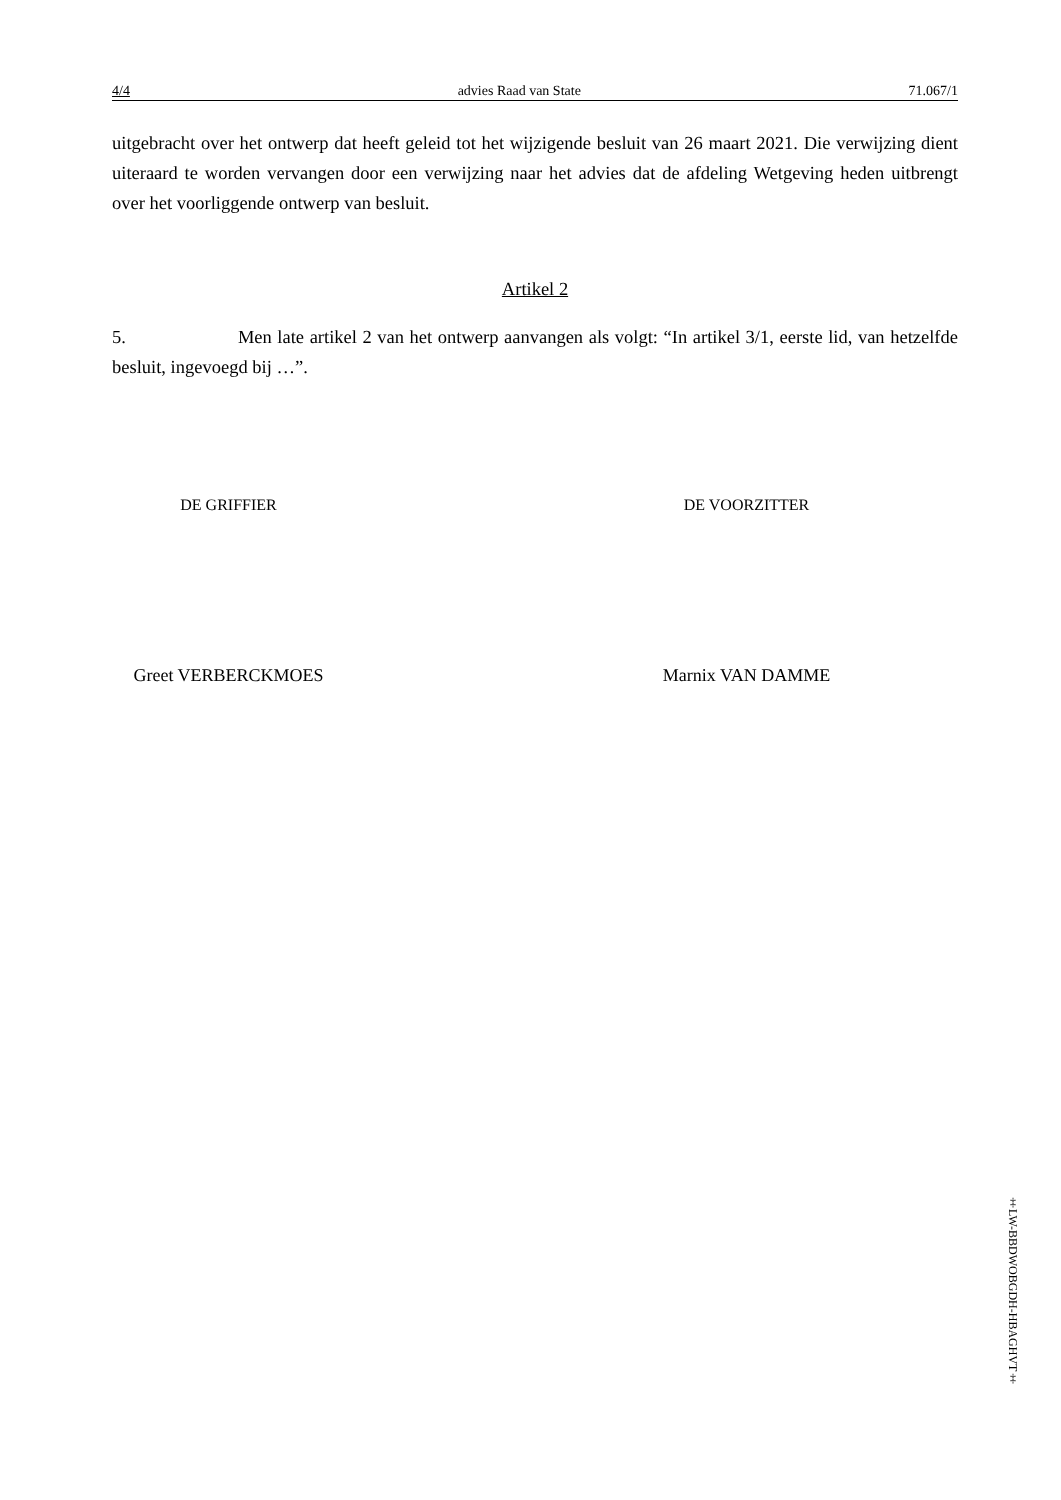4/4 advies Raad van State 71.067/1
uitgebracht over het ontwerp dat heeft geleid tot het wijzigende besluit van 26 maart 2021. Die verwijzing dient uiteraard te worden vervangen door een verwijzing naar het advies dat de afdeling Wetgeving heden uitbrengt over het voorliggende ontwerp van besluit.
Artikel 2
5. Men late artikel 2 van het ontwerp aanvangen als volgt: “In artikel 3/1, eerste lid, van hetzelfde besluit, ingevoegd bij …”.
DE GRIFFIER DE VOORZITTER
Greet VERBERCKMOES Marnix VAN DAMME
‡LW-BBDWOBGDH-HBAGHVT‡